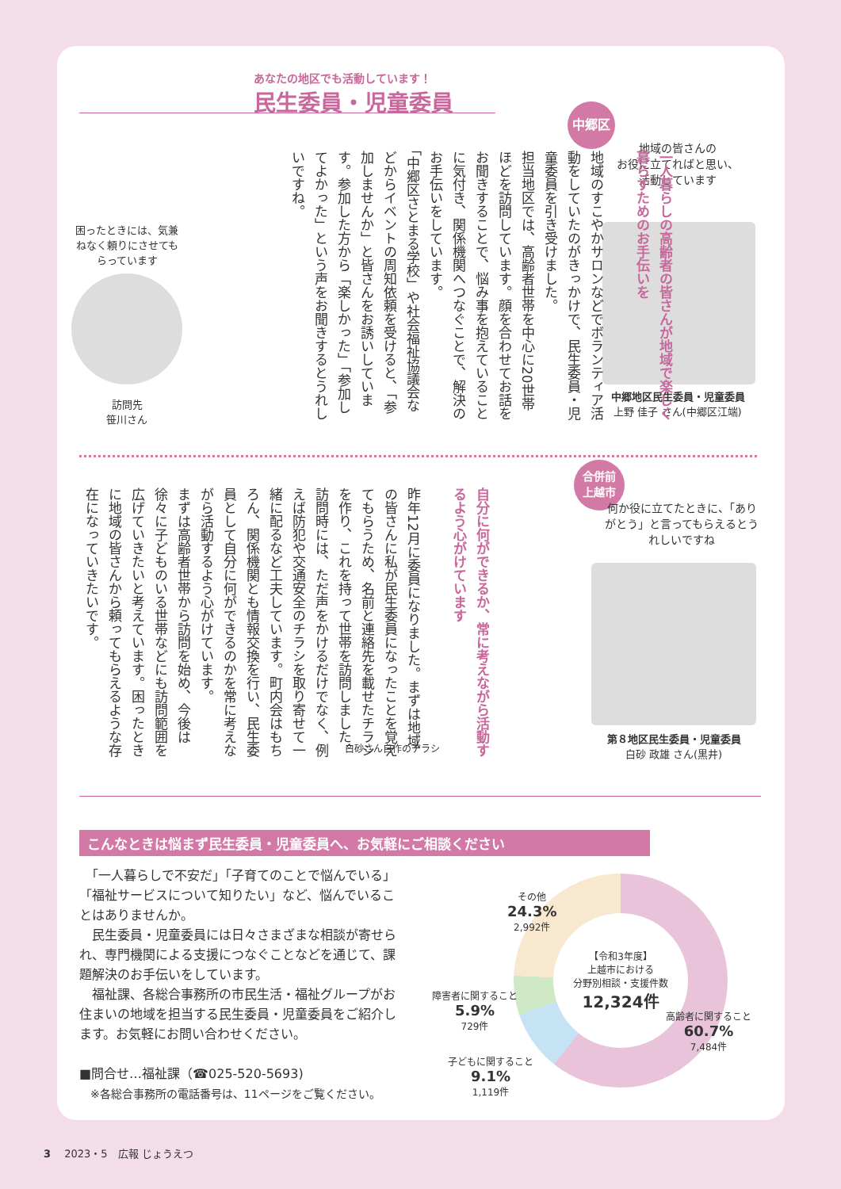あなたの地区でも活動しています！
民生委員・児童委員
中郷区
地域の皆さんの
お役に立てればと思い、
活動しています
中郷地区民生委員・児童委員
上野 佳子 さん(中郷区江端)
一人暮らしの高齢者の皆さんが地域で楽しく暮らすためのお手伝いを
地域のすこやかサロンなどでボランティア活動をしていたのがきっかけで、民生委員・児童委員を引き受けました。
担当地区では、高齢者世帯を中心に20世帯ほどを訪問しています。顔を合わせてお話をお聞きすることで、悩み事を抱えていることに気付き、関係機関へつなぐことで、解決のお手伝いをしています。
「中郷区さとまる学校」や社会福祉協議会などからイベントの周知依頼を受けると、「参加しませんか」と皆さんをお誘いしています。参加した方から「楽しかった」「参加してよかった」という声をお聞きするとうれしいですね。
困ったときには、気兼ねなく頼りにさせてもらっています
訪問先
笹川さん
合併前
上越市
何か役に立てたときに、「ありがとう」と言ってもらえるとうれしいですね
第８地区民生委員・児童委員
白砂 政雄 さん(黒井)
自分に何ができるか、常に考えながら活動するよう心がけています
昨年12月に委員になりました。まずは地域の皆さんに私が民生委員になったことを覚えてもらうため、名前と連絡先を載せたチラシを作り、これを持って世帯を訪問しました。
訪問時には、ただ声をかけるだけでなく、例えば防犯や交通安全のチラシを取り寄せて一緒に配るなど工夫しています。町内会はもちろん、関係機関とも情報交換を行い、民生委員として自分に何ができるのかを常に考えながら活動するよう心がけています。
まずは高齢者世帯から訪問を始め、今後は徐々に子どものいる世帯などにも訪問範囲を広げていきたいと考えています。困ったときに地域の皆さんから頼ってもらえるような存在になっていきたいです。
白砂さん自作のチラシ
こんなときは悩まず民生委員・児童委員へ、お気軽にご相談ください
　「一人暮らしで不安だ」「子育てのことで悩んでいる」「福祉サービスについて知りたい」など、悩んでいることはありませんか。
　民生委員・児童委員には日々さまざまな相談が寄せられ、専門機関による支援につなぐことなどを通じて、課題解決のお手伝いをしています。
　福祉課、各総合事務所の市民生活・福祉グループがお住まいの地域を担当する民生委員・児童委員をご紹介します。お気軽にお問い合わせください。
■問合せ…福祉課（☎025-520-5693)
　※各総合事務所の電話番号は、11ページをご覧ください。
【令和3年度】
上越市における
分野別相談・支援件数
12,324件
その他
24.3%
2,992件
障害者に関すること
5.9%
729件
子どもに関すること
9.1%
1,119件
高齢者に関すること
60.7%
7,484件
3　 2023・5　広報 じょうえつ